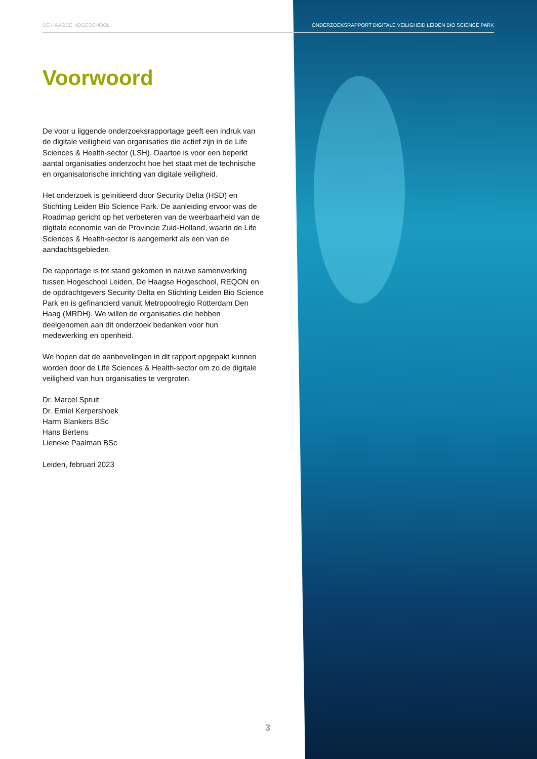DE HAAGSE HOGESCHOOL ONDERZOEKSRAPPORT DIGITALE VEILIGHEID LEIDEN BIO SCIENCE PARK
Voorwoord
De voor u liggende onderzoeksrapportage geeft een indruk van de digitale veiligheid van organisaties die actief zijn in de Life Sciences & Health-sector (LSH). Daartoe is voor een beperkt aantal organisaties onderzocht hoe het staat met de technische en organisatorische inrichting van digitale veiligheid.
Het onderzoek is geïnitieerd door Security Delta (HSD) en Stichting Leiden Bio Science Park. De aanleiding ervoor was de Roadmap gericht op het verbeteren van de weerbaarheid van de digitale economie van de Provincie Zuid-Holland, waarin de Life Sciences & Health-sector is aangemerkt als een van de aandachtsgebieden.
De rapportage is tot stand gekomen in nauwe samenwerking tussen Hogeschool Leiden, De Haagse Hogeschool, REQON en de opdrachtgevers Security Delta en Stichting Leiden Bio Science Park en is gefinancierd vanuit Metropoolregio Rotterdam Den Haag (MRDH). We willen de organisaties die hebben deelgenomen aan dit onderzoek bedanken voor hun medewerking en openheid.
We hopen dat de aanbevelingen in dit rapport opgepakt kunnen worden door de Life Sciences & Health-sector om zo de digitale veiligheid van hun organisaties te vergroten.
Dr. Marcel Spruit
Dr. Emiel Kerpershoek
Harm Blankers BSc
Hans Bertens
Lieneke Paalman BSc
Leiden, februari 2023
3